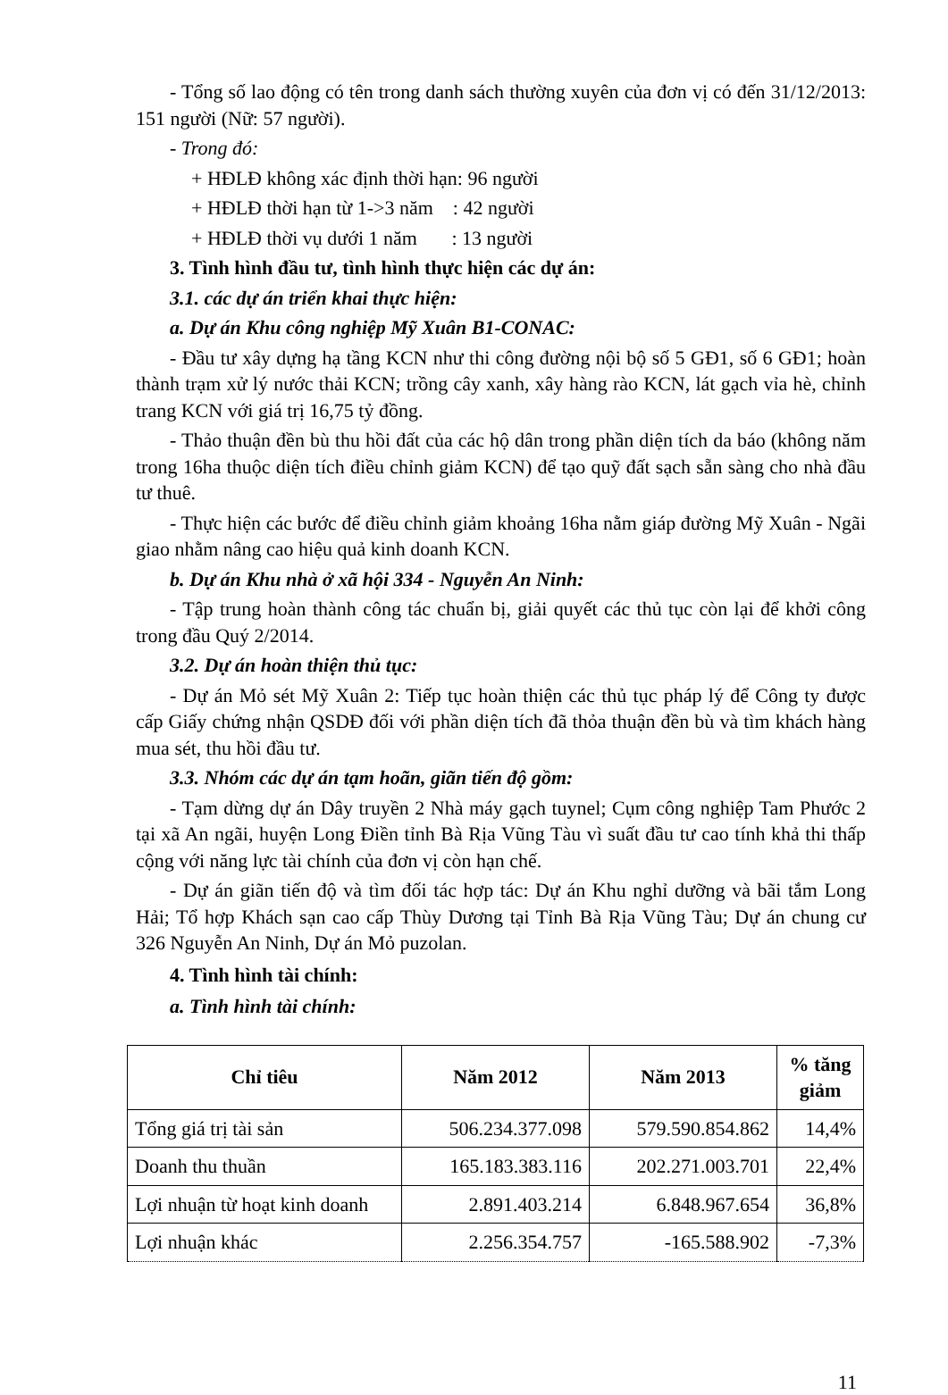- Tổng số lao động có tên trong danh sách thường xuyên của đơn vị có đến 31/12/2013: 151 người (Nữ: 57 người).
- Trong đó:
+ HĐLĐ không xác định thời hạn: 96 người
+ HĐLĐ thời hạn từ 1->3 năm : 42 người
+ HĐLĐ thời vụ dưới 1 năm : 13 người
3. Tình hình đầu tư, tình hình thực hiện các dự án:
3.1. các dự án triển khai thực hiện:
a. Dự án Khu công nghiệp Mỹ Xuân B1-CONAC:
- Đầu tư xây dựng hạ tầng KCN như thi công đường nội bộ số 5 GĐ1, số 6 GĐ1; hoàn thành trạm xử lý nước thải KCN; trồng cây xanh, xây hàng rào KCN, lát gạch vỉa hè, chỉnh trang KCN với giá trị 16,75 tỷ đồng.
- Thảo thuận đền bù thu hồi đất của các hộ dân trong phần diện tích da báo (không năm trong 16ha thuộc diện tích điều chỉnh giảm KCN) để tạo quỹ đất sạch sẵn sàng cho nhà đầu tư thuê.
- Thực hiện các bước để điều chỉnh giảm khoảng 16ha nằm giáp đường Mỹ Xuân - Ngãi giao nhằm nâng cao hiệu quả kinh doanh KCN.
b. Dự án Khu nhà ở xã hội 334 - Nguyễn An Ninh:
- Tập trung hoàn thành công tác chuẩn bị, giải quyết các thủ tục còn lại để khởi công trong đầu Quý 2/2014.
3.2. Dự án hoàn thiện thủ tục:
- Dự án Mỏ sét Mỹ Xuân 2: Tiếp tục hoàn thiện các thủ tục pháp lý để Công ty được cấp Giấy chứng nhận QSDĐ đối với phần diện tích đã thỏa thuận đền bù và tìm khách hàng mua sét, thu hồi đầu tư.
3.3. Nhóm các dự án tạm hoãn, giãn tiến độ gồm:
- Tạm dừng dự án Dây truyền 2 Nhà máy gạch tuynel; Cụm công nghiệp Tam Phước 2 tại xã An ngãi, huyện Long Điền tỉnh Bà Rịa Vũng Tàu vì suất đầu tư cao tính khả thi thấp cộng với năng lực tài chính của đơn vị còn hạn chế.
- Dự án giãn tiến độ và tìm đối tác hợp tác: Dự án Khu nghỉ dưỡng và bãi tắm Long Hải; Tổ hợp Khách sạn cao cấp Thùy Dương tại Tỉnh Bà Rịa Vũng Tàu; Dự án chung cư 326 Nguyễn An Ninh, Dự án Mỏ puzolan.
4. Tình hình tài chính:
a. Tình hình tài chính:
| Chỉ tiêu | Năm 2012 | Năm 2013 | % tăng giảm |
| --- | --- | --- | --- |
| Tổng giá trị tài sản | 506.234.377.098 | 579.590.854.862 | 14,4% |
| Doanh thu thuần | 165.183.383.116 | 202.271.003.701 | 22,4% |
| Lợi nhuận từ hoạt kinh doanh | 2.891.403.214 | 6.848.967.654 | 36,8% |
| Lợi nhuận khác | 2.256.354.757 | -165.588.902 | -7,3% |
11